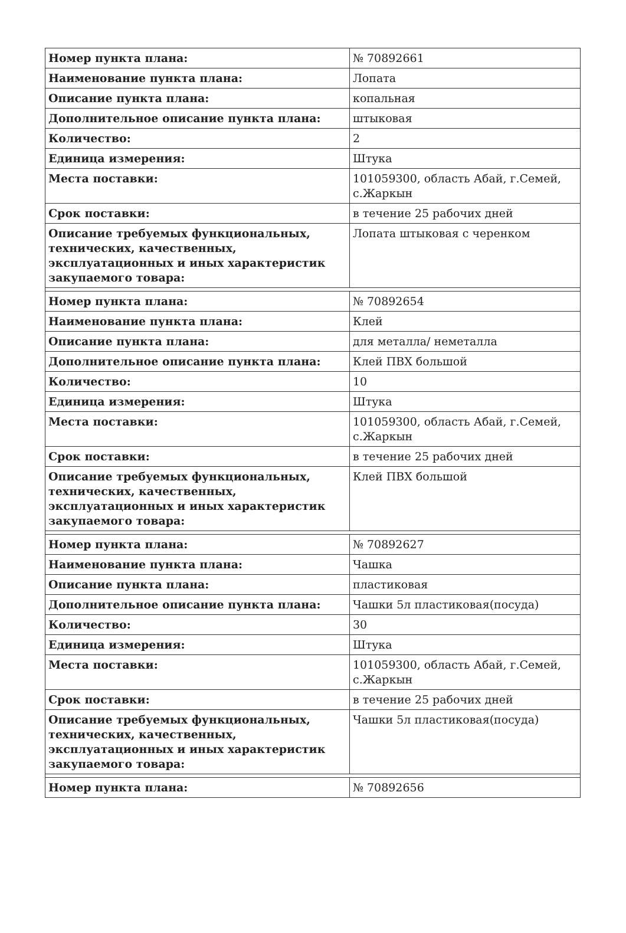| Номер пункта плана: | № 70892661 |
| Наименование пункта плана: | Лопата |
| Описание пункта плана: | копальная |
| Дополнительное описание пункта плана: | штыковая |
| Количество: | 2 |
| Единица измерения: | Штука |
| Места поставки: | 101059300, область Абай, г.Семей, с.Жаркын |
| Срок поставки: | в течение 25 рабочих дней |
| Описание требуемых функциональных, технических, качественных, эксплуатационных и иных характеристик закупаемого товара: | Лопата штыковая с черенком |
| Номер пункта плана: | № 70892654 |
| Наименование пункта плана: | Клей |
| Описание пункта плана: | для металла/ неметалла |
| Дополнительное описание пункта плана: | Клей ПВХ большой |
| Количество: | 10 |
| Единица измерения: | Штука |
| Места поставки: | 101059300, область Абай, г.Семей, с.Жаркын |
| Срок поставки: | в течение 25 рабочих дней |
| Описание требуемых функциональных, технических, качественных, эксплуатационных и иных характеристик закупаемого товара: | Клей ПВХ большой |
| Номер пункта плана: | № 70892627 |
| Наименование пункта плана: | Чашка |
| Описание пункта плана: | пластиковая |
| Дополнительное описание пункта плана: | Чашки 5л пластиковая(посуда) |
| Количество: | 30 |
| Единица измерения: | Штука |
| Места поставки: | 101059300, область Абай, г.Семей, с.Жаркын |
| Срок поставки: | в течение 25 рабочих дней |
| Описание требуемых функциональных, технических, качественных, эксплуатационных и иных характеристик закупаемого товара: | Чашки 5л пластиковая(посуда) |
| Номер пункта плана: | № 70892656 |